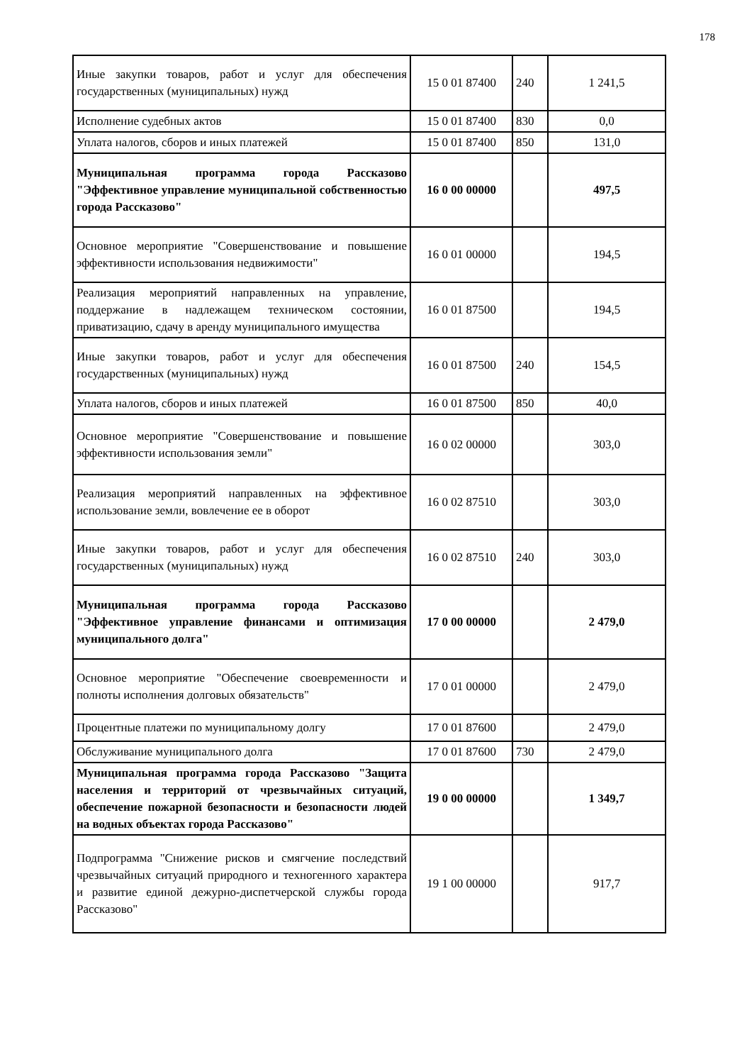178
| Иные закупки товаров, работ и услуг для обеспечения государственных (муниципальных) нужд | 15 0 01 87400 | 240 | 1 241,5 |
| Исполнение судебных актов | 15 0 01 87400 | 830 | 0,0 |
| Уплата налогов, сборов и иных платежей | 15 0 01 87400 | 850 | 131,0 |
| Муниципальная программа города Рассказово "Эффективное управление муниципальной собственностью города Рассказово" | 16 0 00 00000 | | 497,5 |
| Основное мероприятие "Совершенствование и повышение эффективности использования недвижимости" | 16 0 01 00000 | | 194,5 |
| Реализация мероприятий направленных на управление, поддержание в надлежащем техническом состоянии, приватизацию, сдачу в аренду муниципального имущества | 16 0 01 87500 | | 194,5 |
| Иные закупки товаров, работ и услуг для обеспечения государственных (муниципальных) нужд | 16 0 01 87500 | 240 | 154,5 |
| Уплата налогов, сборов и иных платежей | 16 0 01 87500 | 850 | 40,0 |
| Основное мероприятие "Совершенствование и повышение эффективности использования земли" | 16 0 02 00000 | | 303,0 |
| Реализация мероприятий направленных на эффективное использование земли, вовлечение ее в оборот | 16 0 02 87510 | | 303,0 |
| Иные закупки товаров, работ и услуг для обеспечения государственных (муниципальных) нужд | 16 0 02 87510 | 240 | 303,0 |
| Муниципальная программа города Рассказово "Эффективное управление финансами и оптимизация муниципального долга" | 17 0 00 00000 | | 2 479,0 |
| Основное мероприятие "Обеспечение своевременности и полноты исполнения долговых обязательств" | 17 0 01 00000 | | 2 479,0 |
| Процентные платежи по муниципальному долгу | 17 0 01 87600 | | 2 479,0 |
| Обслуживание муниципального долга | 17 0 01 87600 | 730 | 2 479,0 |
| Муниципальная программа города Рассказово "Защита населения и территорий от чрезвычайных ситуаций, обеспечение пожарной безопасности и безопасности людей на водных объектах города Рассказово" | 19 0 00 00000 | | 1 349,7 |
| Подпрограмма "Снижение рисков и смягчение последствий чрезвычайных ситуаций природного и техногенного характера и развитие единой дежурно-диспетчерской службы города Рассказово" | 19 1 00 00000 | | 917,7 |